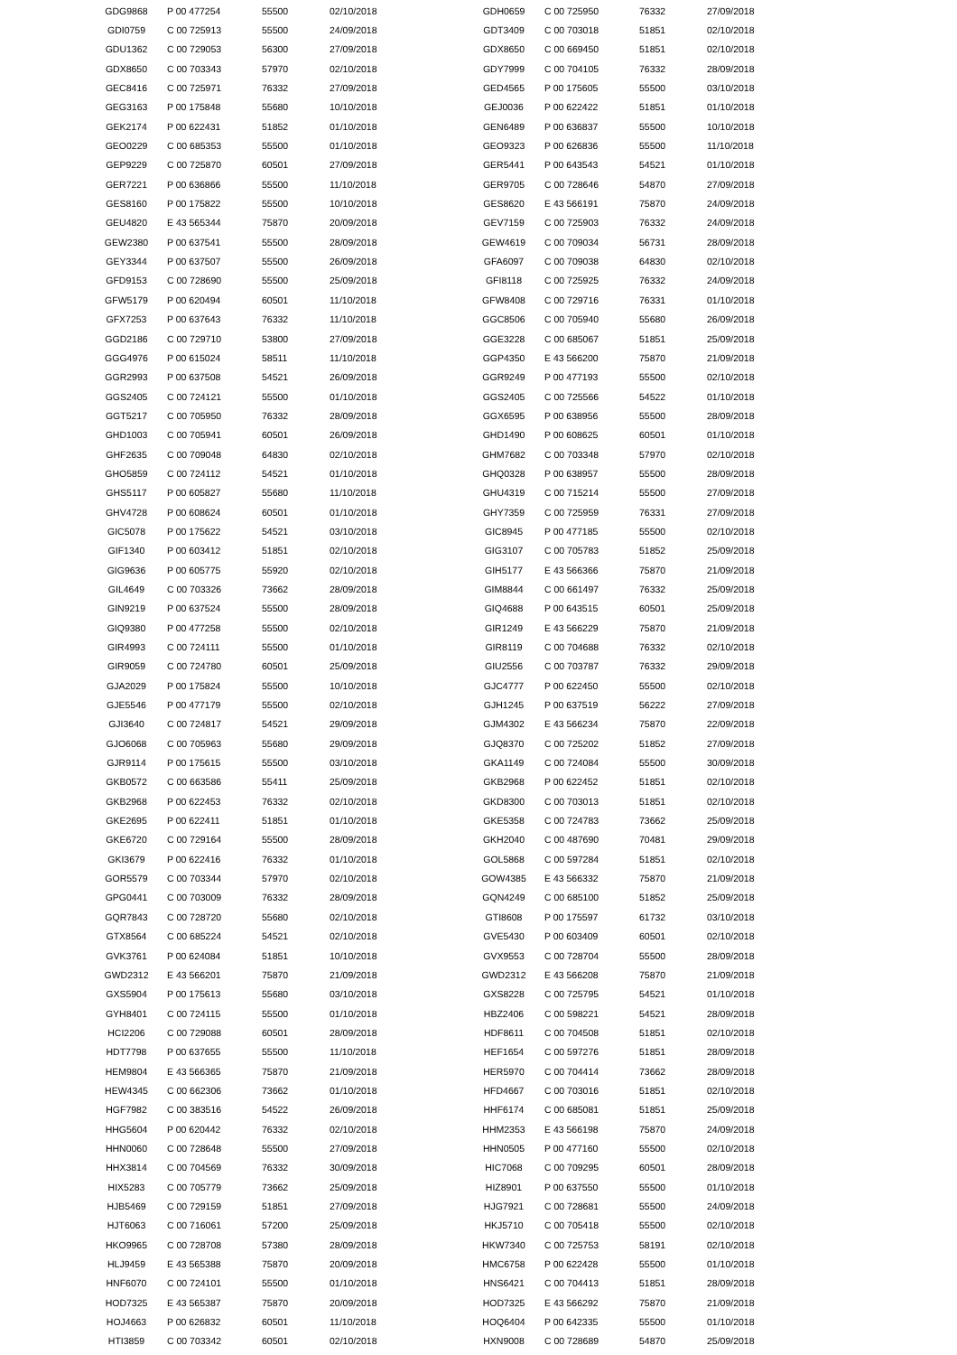| GDG9868 | P 00 477254 | 55500 | 02/10/2018 |
| GDI0759 | C 00 725913 | 55500 | 24/09/2018 |
| GDU1362 | C 00 729053 | 56300 | 27/09/2018 |
| GDX8650 | C 00 703343 | 57970 | 02/10/2018 |
| GEC8416 | C 00 725971 | 76332 | 27/09/2018 |
| GEG3163 | P 00 175848 | 55680 | 10/10/2018 |
| GEK2174 | P 00 622431 | 51852 | 01/10/2018 |
| GEO0229 | C 00 685353 | 55500 | 01/10/2018 |
| GEP9229 | C 00 725870 | 60501 | 27/09/2018 |
| GER7221 | P 00 636866 | 55500 | 11/10/2018 |
| GES8160 | P 00 175822 | 55500 | 10/10/2018 |
| GEU4820 | E 43 565344 | 75870 | 20/09/2018 |
| GEW2380 | P 00 637541 | 55500 | 28/09/2018 |
| GEY3344 | P 00 637507 | 55500 | 26/09/2018 |
| GFD9153 | C 00 728690 | 55500 | 25/09/2018 |
| GFW5179 | P 00 620494 | 60501 | 11/10/2018 |
| GFX7253 | P 00 637643 | 76332 | 11/10/2018 |
| GGD2186 | C 00 729710 | 53800 | 27/09/2018 |
| GGG4976 | P 00 615024 | 58511 | 11/10/2018 |
| GGR2993 | P 00 637508 | 54521 | 26/09/2018 |
| GGS2405 | C 00 724121 | 55500 | 01/10/2018 |
| GGT5217 | C 00 705950 | 76332 | 28/09/2018 |
| GHD1003 | C 00 705941 | 60501 | 26/09/2018 |
| GHF2635 | C 00 709048 | 64830 | 02/10/2018 |
| GHO5859 | C 00 724112 | 54521 | 01/10/2018 |
| GHS5117 | P 00 605827 | 55680 | 11/10/2018 |
| GHV4728 | P 00 608624 | 60501 | 01/10/2018 |
| GIC5078 | P 00 175622 | 54521 | 03/10/2018 |
| GIF1340 | P 00 603412 | 51851 | 02/10/2018 |
| GIG9636 | P 00 605775 | 55920 | 02/10/2018 |
| GIL4649 | C 00 703326 | 73662 | 28/09/2018 |
| GIN9219 | P 00 637524 | 55500 | 28/09/2018 |
| GIQ9380 | P 00 477258 | 55500 | 02/10/2018 |
| GIR4993 | C 00 724111 | 55500 | 01/10/2018 |
| GIR9059 | C 00 724780 | 60501 | 25/09/2018 |
| GJA2029 | P 00 175824 | 55500 | 10/10/2018 |
| GJE5546 | P 00 477179 | 55500 | 02/10/2018 |
| GJI3640 | C 00 724817 | 54521 | 29/09/2018 |
| GJO6068 | C 00 705963 | 55680 | 29/09/2018 |
| GJR9114 | P 00 175615 | 55500 | 03/10/2018 |
| GKB0572 | C 00 663586 | 55411 | 25/09/2018 |
| GKB2968 | P 00 622453 | 76332 | 02/10/2018 |
| GKE2695 | P 00 622411 | 51851 | 01/10/2018 |
| GKE6720 | C 00 729164 | 55500 | 28/09/2018 |
| GKI3679 | P 00 622416 | 76332 | 01/10/2018 |
| GOR5579 | C 00 703344 | 57970 | 02/10/2018 |
| GPG0441 | C 00 703009 | 76332 | 28/09/2018 |
| GQR7843 | C 00 728720 | 55680 | 02/10/2018 |
| GTX8564 | C 00 685224 | 54521 | 02/10/2018 |
| GVK3761 | P 00 624084 | 51851 | 10/10/2018 |
| GWD2312 | E 43 566201 | 75870 | 21/09/2018 |
| GXS5904 | P 00 175613 | 55680 | 03/10/2018 |
| GYH8401 | C 00 724115 | 55500 | 01/10/2018 |
| HCI2206 | C 00 729088 | 60501 | 28/09/2018 |
| HDT7798 | P 00 637655 | 55500 | 11/10/2018 |
| HEM9804 | E 43 566365 | 75870 | 21/09/2018 |
| HEW4345 | C 00 662306 | 73662 | 01/10/2018 |
| HGF7982 | C 00 383516 | 54522 | 26/09/2018 |
| HHG5604 | P 00 620442 | 76332 | 02/10/2018 |
| HHN0060 | C 00 728648 | 55500 | 27/09/2018 |
| HHX3814 | C 00 704569 | 76332 | 30/09/2018 |
| HIX5283 | C 00 705779 | 73662 | 25/09/2018 |
| HJB5469 | C 00 729159 | 51851 | 27/09/2018 |
| HJT6063 | C 00 716061 | 57200 | 25/09/2018 |
| HKO9965 | C 00 728708 | 57380 | 28/09/2018 |
| HLJ9459 | E 43 565388 | 75870 | 20/09/2018 |
| HNF6070 | C 00 724101 | 55500 | 01/10/2018 |
| HOD7325 | E 43 565387 | 75870 | 20/09/2018 |
| HOJ4663 | P 00 626832 | 60501 | 11/10/2018 |
| HTI3859 | C 00 703342 | 60501 | 02/10/2018 |
| GDH0659 | C 00 725950 | 76332 | 27/09/2018 |
| GDT3409 | C 00 703018 | 51851 | 02/10/2018 |
| GDX8650 | C 00 669450 | 51851 | 02/10/2018 |
| GDY7999 | C 00 704105 | 76332 | 28/09/2018 |
| GED4565 | P 00 175605 | 55500 | 03/10/2018 |
| GEJ0036 | P 00 622422 | 51851 | 01/10/2018 |
| GEN6489 | P 00 636837 | 55500 | 10/10/2018 |
| GEO9323 | P 00 626836 | 55500 | 11/10/2018 |
| GER5441 | P 00 643543 | 54521 | 01/10/2018 |
| GER9705 | C 00 728646 | 54870 | 27/09/2018 |
| GES8620 | E 43 566191 | 75870 | 24/09/2018 |
| GEV7159 | C 00 725903 | 76332 | 24/09/2018 |
| GEW4619 | C 00 709034 | 56731 | 28/09/2018 |
| GFA6097 | C 00 709038 | 64830 | 02/10/2018 |
| GFI8118 | C 00 725925 | 76332 | 24/09/2018 |
| GFW8408 | C 00 729716 | 76331 | 01/10/2018 |
| GGC8506 | C 00 705940 | 55680 | 26/09/2018 |
| GGE3228 | C 00 685067 | 51851 | 25/09/2018 |
| GGP4350 | E 43 566200 | 75870 | 21/09/2018 |
| GGR9249 | P 00 477193 | 55500 | 02/10/2018 |
| GGS2405 | C 00 725566 | 54522 | 01/10/2018 |
| GGX6595 | P 00 638956 | 55500 | 28/09/2018 |
| GHD1490 | P 00 608625 | 60501 | 01/10/2018 |
| GHM7682 | C 00 703348 | 57970 | 02/10/2018 |
| GHQ0328 | P 00 638957 | 55500 | 28/09/2018 |
| GHU4319 | C 00 715214 | 55500 | 27/09/2018 |
| GHY7359 | C 00 725959 | 76331 | 27/09/2018 |
| GIC8945 | P 00 477185 | 55500 | 02/10/2018 |
| GIG3107 | C 00 705783 | 51852 | 25/09/2018 |
| GIH5177 | E 43 566366 | 75870 | 21/09/2018 |
| GIM8844 | C 00 661497 | 76332 | 25/09/2018 |
| GIQ4688 | P 00 643515 | 60501 | 25/09/2018 |
| GIR1249 | E 43 566229 | 75870 | 21/09/2018 |
| GIR8119 | C 00 704688 | 76332 | 02/10/2018 |
| GIU2556 | C 00 703787 | 76332 | 29/09/2018 |
| GJC4777 | P 00 622450 | 55500 | 02/10/2018 |
| GJH1245 | P 00 637519 | 56222 | 27/09/2018 |
| GJM4302 | E 43 566234 | 75870 | 22/09/2018 |
| GJQ8370 | C 00 725202 | 51852 | 27/09/2018 |
| GKA1149 | C 00 724084 | 55500 | 30/09/2018 |
| GKB2968 | P 00 622452 | 51851 | 02/10/2018 |
| GKD8300 | C 00 703013 | 51851 | 02/10/2018 |
| GKE5358 | C 00 724783 | 73662 | 25/09/2018 |
| GKH2040 | C 00 487690 | 70481 | 29/09/2018 |
| GOL5868 | C 00 597284 | 51851 | 02/10/2018 |
| GOW4385 | E 43 566332 | 75870 | 21/09/2018 |
| GQN4249 | C 00 685100 | 51852 | 25/09/2018 |
| GTI8608 | P 00 175597 | 61732 | 03/10/2018 |
| GVE5430 | P 00 603409 | 60501 | 02/10/2018 |
| GVX9553 | C 00 728704 | 55500 | 28/09/2018 |
| GWD2312 | E 43 566208 | 75870 | 21/09/2018 |
| GXS8228 | C 00 725795 | 54521 | 01/10/2018 |
| HBZ2406 | C 00 598221 | 54521 | 28/09/2018 |
| HDF8611 | C 00 704508 | 51851 | 02/10/2018 |
| HEF1654 | C 00 597276 | 51851 | 28/09/2018 |
| HER5970 | C 00 704414 | 73662 | 28/09/2018 |
| HFD4667 | C 00 703016 | 51851 | 02/10/2018 |
| HHF6174 | C 00 685081 | 51851 | 25/09/2018 |
| HHM2353 | E 43 566198 | 75870 | 24/09/2018 |
| HHN0505 | P 00 477160 | 55500 | 02/10/2018 |
| HIC7068 | C 00 709295 | 60501 | 28/09/2018 |
| HIZ8901 | P 00 637550 | 55500 | 01/10/2018 |
| HJG7921 | C 00 728681 | 55500 | 24/09/2018 |
| HKJ5710 | C 00 705418 | 55500 | 02/10/2018 |
| HKW7340 | C 00 725753 | 58191 | 02/10/2018 |
| HMC6758 | P 00 622428 | 55500 | 01/10/2018 |
| HNS6421 | C 00 704413 | 51851 | 28/09/2018 |
| HOD7325 | E 43 566292 | 75870 | 21/09/2018 |
| HOQ6404 | P 00 642335 | 55500 | 01/10/2018 |
| HXN9008 | C 00 728689 | 54870 | 25/09/2018 |